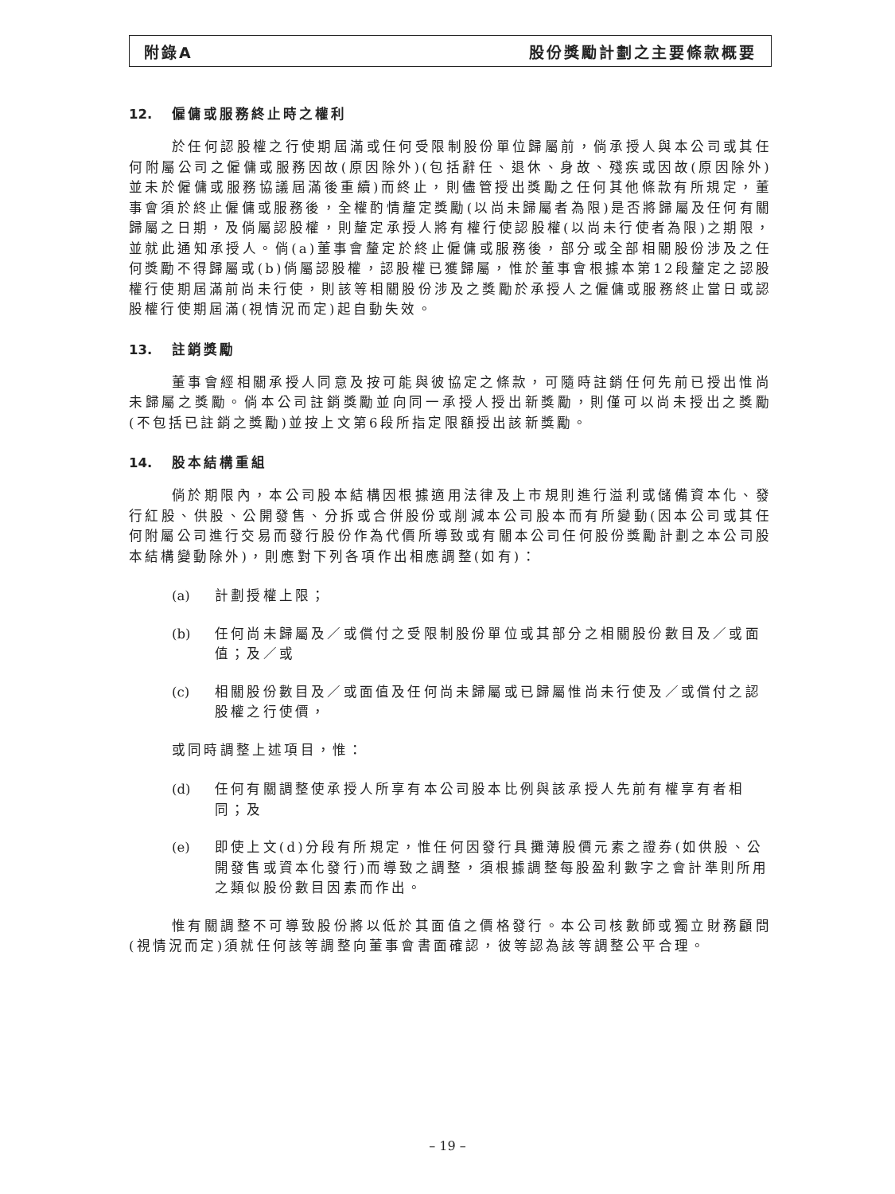附錄A 股份獎勵計劃之主要條款概要
12. 僱傭或服務終止時之權利
於任何認股權之行使期屆滿或任何受限制股份單位歸屬前，倘承授人與本公司或其任何附屬公司之僱傭或服務因故(原因除外)(包括辭任、退休、身故、殘疾或因故(原因除外)並未於僱傭或服務協議屆滿後重續)而終止，則儘管授出獎勵之任何其他條款有所規定，董事會須於終止僱傭或服務後，全權酌情釐定獎勵(以尚未歸屬者為限)是否將歸屬及任何有關歸屬之日期，及倘屬認股權，則釐定承授人將有權行使認股權(以尚未行使者為限)之期限，並就此通知承授人。倘(a)董事會釐定於終止僱傭或服務後，部分或全部相關股份涉及之任何獎勵不得歸屬或(b)倘屬認股權，認股權已獲歸屬，惟於董事會根據本第12段釐定之認股權行使期屆滿前尚未行使，則該等相關股份涉及之獎勵於承授人之僱傭或服務終止當日或認股權行使期屆滿(視情況而定)起自動失效。
13. 註銷獎勵
董事會經相關承授人同意及按可能與彼協定之條款，可隨時註銷任何先前已授出惟尚未歸屬之獎勵。倘本公司註銷獎勵並向同一承授人授出新獎勵，則僅可以尚未授出之獎勵(不包括已註銷之獎勵)並按上文第6段所指定限額授出該新獎勵。
14. 股本結構重組
倘於期限內，本公司股本結構因根據適用法律及上市規則進行溢利或儲備資本化、發行紅股、供股、公開發售、分拆或合併股份或削減本公司股本而有所變動(因本公司或其任何附屬公司進行交易而發行股份作為代價所導致或有關本公司任何股份獎勵計劃之本公司股本結構變動除外)，則應對下列各項作出相應調整(如有)：
(a) 計劃授權上限；
(b) 任何尚未歸屬及／或償付之受限制股份單位或其部分之相關股份數目及／或面值；及／或
(c) 相關股份數目及／或面值及任何尚未歸屬或已歸屬惟尚未行使及／或償付之認股權之行使價，
或同時調整上述項目，惟：
(d) 任何有關調整使承授人所享有本公司股本比例與該承授人先前有權享有者相同；及
(e) 即使上文(d)分段有所規定，惟任何因發行具攤薄股價元素之證券(如供股、公開發售或資本化發行)而導致之調整，須根據調整每股盈利數字之會計準則所用之類似股份數目因素而作出。
惟有關調整不可導致股份將以低於其面值之價格發行。本公司核數師或獨立財務顧問(視情況而定)須就任何該等調整向董事會書面確認，彼等認為該等調整公平合理。
– 19 –